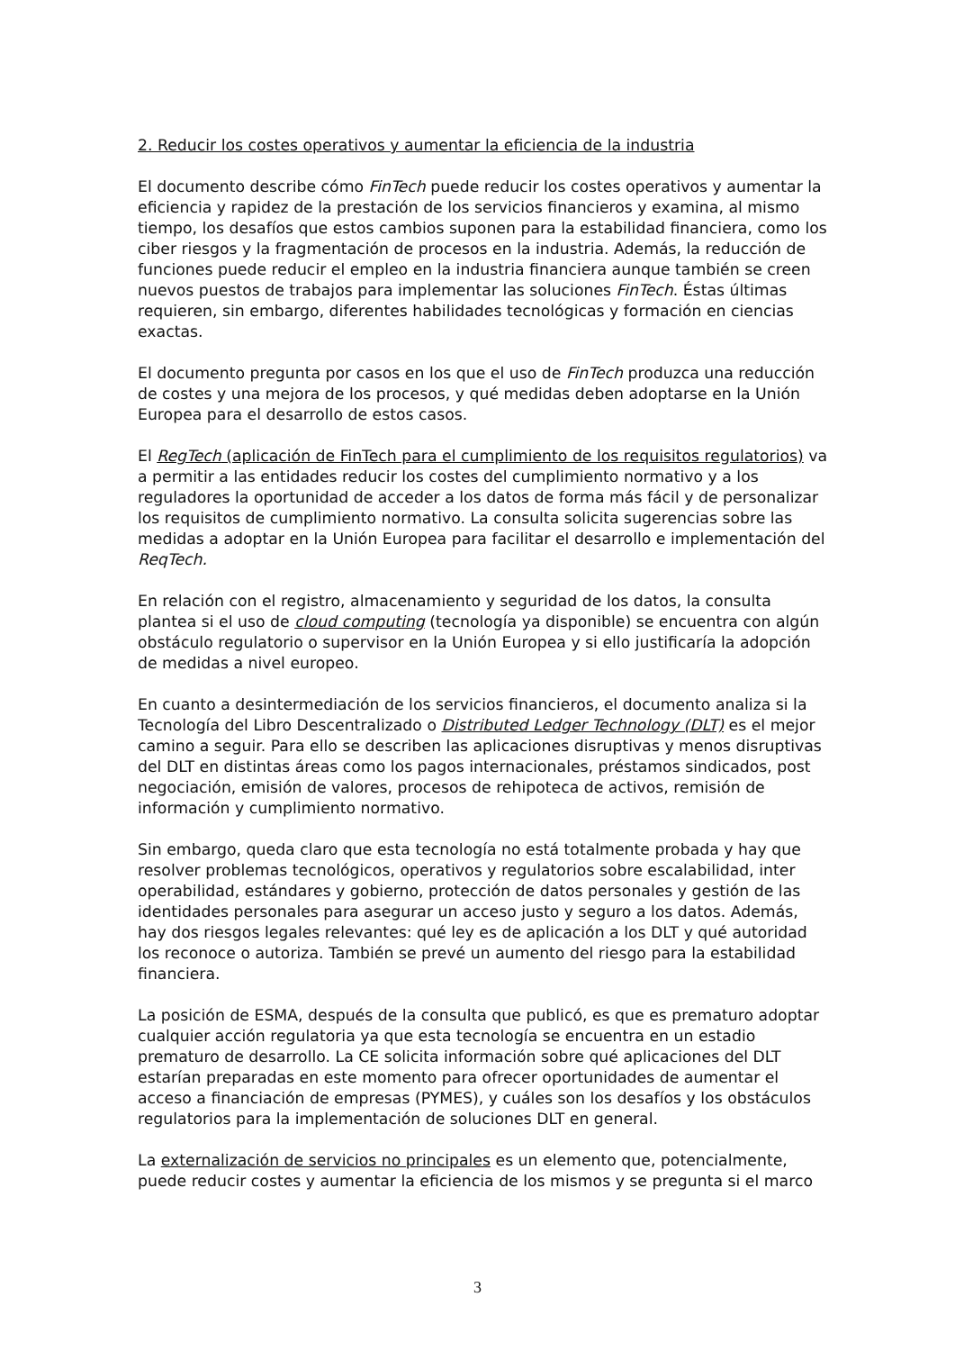2. Reducir los costes operativos y aumentar la eficiencia de la industria
El documento describe cómo FinTech puede reducir los costes operativos y aumentar la eficiencia y rapidez de la prestación de los servicios financieros y examina, al mismo tiempo, los desafíos que estos cambios suponen para la estabilidad financiera, como los ciber riesgos y la fragmentación de procesos en la industria. Además, la reducción de funciones puede reducir el empleo en la industria financiera aunque también se creen nuevos puestos de trabajos para implementar las soluciones FinTech. Éstas últimas requieren, sin embargo, diferentes habilidades tecnológicas y formación en ciencias exactas.
El documento pregunta por casos en los que el uso de FinTech produzca una reducción de costes y una mejora de los procesos, y qué medidas deben adoptarse en la Unión Europea para el desarrollo de estos casos.
El RegTech (aplicación de FinTech para el cumplimiento de los requisitos regulatorios) va a permitir a las entidades reducir los costes del cumplimiento normativo y a los reguladores la oportunidad de acceder a los datos de forma más fácil y de personalizar los requisitos de cumplimiento normativo. La consulta solicita sugerencias sobre las medidas a adoptar en la Unión Europea para facilitar el desarrollo e implementación del ReqTech.
En relación con el registro, almacenamiento y seguridad de los datos, la consulta plantea si el uso de cloud computing (tecnología ya disponible) se encuentra con algún obstáculo regulatorio o supervisor en la Unión Europea y si ello justificaría la adopción de medidas a nivel europeo.
En cuanto a desintermediación de los servicios financieros, el documento analiza si la Tecnología del Libro Descentralizado o Distributed Ledger Technology (DLT) es el mejor camino a seguir. Para ello se describen las aplicaciones disruptivas y menos disruptivas del DLT en distintas áreas como los pagos internacionales, préstamos sindicados, post negociación, emisión de valores, procesos de rehipoteca de activos, remisión de información y cumplimiento normativo.
Sin embargo, queda claro que esta tecnología no está totalmente probada y hay que resolver problemas tecnológicos, operativos y regulatorios sobre escalabilidad, inter operabilidad, estándares y gobierno, protección de datos personales y gestión de las identidades personales para asegurar un acceso justo y seguro a los datos. Además, hay dos riesgos legales relevantes: qué ley es de aplicación a los DLT y qué autoridad los reconoce o autoriza. También se prevé un aumento del riesgo para la estabilidad financiera.
La posición de ESMA, después de la consulta que publicó, es que es prematuro adoptar cualquier acción regulatoria ya que esta tecnología se encuentra en un estadio prematuro de desarrollo. La CE solicita información sobre qué aplicaciones del DLT estarían preparadas en este momento para ofrecer oportunidades de aumentar el acceso a financiación de empresas (PYMES), y cuáles son los desafíos y los obstáculos regulatorios para la implementación de soluciones DLT en general.
La externalización de servicios no principales es un elemento que, potencialmente, puede reducir costes y aumentar la eficiencia de los mismos y se pregunta si el marco
3